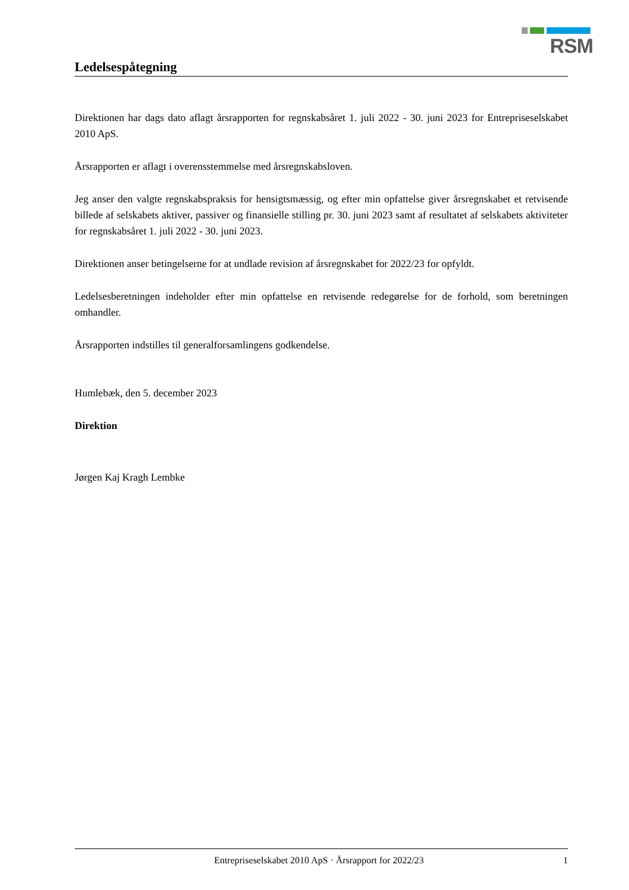RSM
Ledelsespåtegning
Direktionen har dags dato aflagt årsrapporten for regnskabsåret 1. juli 2022 - 30. juni 2023 for Entrepriseselskabet 2010 ApS.
Årsrapporten er aflagt i overensstemmelse med årsregnskabsloven.
Jeg anser den valgte regnskabspraksis for hensigtsmæssig, og efter min opfattelse giver årsregnskabet et retvisende billede af selskabets aktiver, passiver og finansielle stilling pr. 30. juni 2023 samt af resultatet af selskabets aktiviteter for regnskabsåret 1. juli 2022 - 30. juni 2023.
Direktionen anser betingelserne for at undlade revision af årsregnskabet for 2022/23 for opfyldt.
Ledelsesberetningen indeholder efter min opfattelse en retvisende redegørelse for de forhold, som beretningen omhandler.
Årsrapporten indstilles til generalforsamlingens godkendelse.
Humlebæk, den 5. december 2023
Direktion
Jørgen Kaj Kragh Lembke
Entrepriseselskabet 2010 ApS · Årsrapport for 2022/23 1